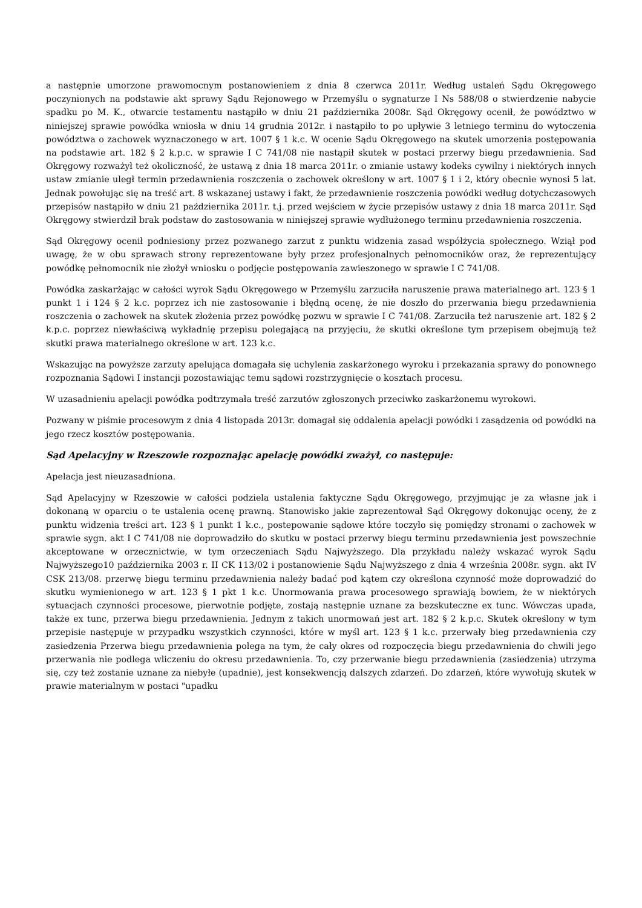a następnie umorzone prawomocnym postanowieniem z dnia 8 czerwca 2011r. Według ustaleń Sądu Okręgowego poczynionych na podstawie akt sprawy Sądu Rejonowego w Przemyślu o sygnaturze I Ns 588/08 o stwierdzenie nabycie spadku po M. K., otwarcie testamentu nastąpiło w dniu 21 października 2008r. Sąd Okręgowy ocenił, że powództwo w niniejszej sprawie powódka wniosła w dniu 14 grudnia 2012r. i nastąpiło to po upływie 3 letniego terminu do wytoczenia powództwa o zachowek wyznaczonego w art. 1007 § 1 k.c. W ocenie Sądu Okręgowego na skutek umorzenia postępowania na podstawie art. 182 § 2 k.p.c. w sprawie I C 741/08 nie nastąpił skutek w postaci przerwy biegu przedawnienia. Sad Okręgowy rozważył też okoliczność, że ustawą z dnia 18 marca 2011r. o zmianie ustawy kodeks cywilny i niektórych innych ustaw zmianie uległ termin przedawnienia roszczenia o zachowek określony w art. 1007 § 1 i 2, który obecnie wynosi 5 lat. Jednak powołując się na treść art. 8 wskazanej ustawy i fakt, że przedawnienie roszczenia powódki według dotychczasowych przepisów nastąpiło w dniu 21 października 2011r. t.j. przed wejściem w życie przepisów ustawy z dnia 18 marca 2011r. Sąd Okręgowy stwierdził brak podstaw do zastosowania w niniejszej sprawie wydłużonego terminu przedawnienia roszczenia.
Sąd Okręgowy ocenił podniesiony przez pozwanego zarzut z punktu widzenia zasad współżycia społecznego. Wziął pod uwagę, że w obu sprawach strony reprezentowane były przez profesjonalnych pełnomocników oraz, że reprezentujący powódkę pełnomocnik nie złożył wniosku o podjęcie postępowania zawieszonego w sprawie I C 741/08.
Powódka zaskarżając w całości wyrok Sądu Okręgowego w Przemyślu zarzuciła naruszenie prawa materialnego art. 123 § 1 punkt 1 i 124 § 2 k.c. poprzez ich nie zastosowanie i błędną ocenę, że nie doszło do przerwania biegu przedawnienia roszczenia o zachowek na skutek złożenia przez powódkę pozwu w sprawie I C 741/08. Zarzuciła też naruszenie art. 182 § 2 k.p.c. poprzez niewłaściwą wykładnię przepisu polegającą na przyjęciu, że skutki określone tym przepisem obejmują też skutki prawa materialnego określone w art. 123 k.c.
Wskazując na powyższe zarzuty apelująca domagała się uchylenia zaskarżonego wyroku i przekazania sprawy do ponownego rozpoznania Sądowi I instancji pozostawiając temu sądowi rozstrzygnięcie o kosztach procesu.
W uzasadnieniu apelacji powódka podtrzymała treść zarzutów zgłoszonych przeciwko zaskarżonemu wyrokowi.
Pozwany w piśmie procesowym z dnia 4 listopada 2013r. domagał się oddalenia apelacji powódki i zasądzenia od powódki na jego rzecz kosztów postępowania.
Sąd Apelacyjny w Rzeszowie rozpoznając apelację powódki zważył, co następuje:
Apelacja jest nieuzasadniona.
Sąd Apelacyjny w Rzeszowie w całości podziela ustalenia faktyczne Sądu Okręgowego, przyjmując je za własne jak i dokonaną w oparciu o te ustalenia ocenę prawną. Stanowisko jakie zaprezentował Sąd Okręgowy dokonując oceny, że z punktu widzenia treści art. 123 § 1 punkt 1 k.c., postepowanie sądowe które toczyło się pomiędzy stronami o zachowek w sprawie sygn. akt I C 741/08 nie doprowadziło do skutku w postaci przerwy biegu terminu przedawnienia jest powszechnie akceptowane w orzecznictwie, w tym orzeczeniach Sądu Najwyższego. Dla przykładu należy wskazać wyrok Sądu Najwyższego10 października 2003 r. II CK 113/02 i postanowienie Sądu Najwyższego z dnia 4 września 2008r. sygn. akt IV CSK 213/08. przerwę biegu terminu przedawnienia należy badać pod kątem czy określona czynność może doprowadzić do skutku wymienionego w art. 123 § 1 pkt 1 k.c. Unormowania prawa procesowego sprawiają bowiem, że w niektórych sytuacjach czynności procesowe, pierwotnie podjęte, zostają następnie uznane za bezskuteczne ex tunc. Wówczas upada, także ex tunc, przerwa biegu przedawnienia. Jednym z takich unormowań jest art. 182 § 2 k.p.c. Skutek określony w tym przepisie następuje w przypadku wszystkich czynności, które w myśl art. 123 § 1 k.c. przerwały bieg przedawnienia czy zasiedzenia Przerwa biegu przedawnienia polega na tym, że cały okres od rozpoczęcia biegu przedawnienia do chwili jego przerwania nie podlega wliczeniu do okresu przedawnienia. To, czy przerwanie biegu przedawnienia (zasiedzenia) utrzyma się, czy też zostanie uznane za niebyłe (upadnie), jest konsekwencją dalszych zdarzeń. Do zdarzeń, które wywołują skutek w prawie materialnym w postaci "upadku